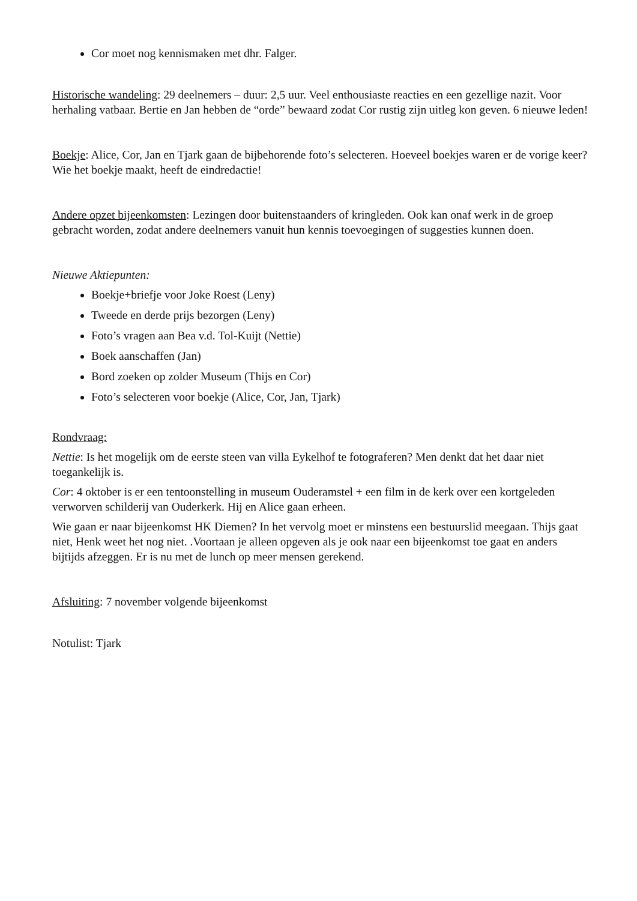Cor moet nog kennismaken met dhr. Falger.
Historische wandeling: 29 deelnemers – duur: 2,5 uur. Veel enthousiaste reacties en een gezellige nazit. Voor herhaling vatbaar. Bertie en Jan hebben de “orde” bewaard zodat Cor rustig zijn uitleg kon geven. 6 nieuwe leden!
Boekje: Alice, Cor, Jan en Tjark gaan de bijbehorende foto’s selecteren. Hoeveel boekjes waren er de vorige keer? Wie het boekje maakt, heeft de eindredactie!
Andere opzet bijeenkomsten: Lezingen door buitenstaanders of kringleden. Ook kan onaf werk in de groep gebracht worden, zodat andere deelnemers vanuit hun kennis toevoegingen of suggesties kunnen doen.
Nieuwe Aktiepunten:
Boekje+briefje voor Joke Roest (Leny)
Tweede en derde prijs bezorgen (Leny)
Foto’s vragen aan Bea v.d. Tol-Kuijt (Nettie)
Boek aanschaffen (Jan)
Bord zoeken op zolder Museum (Thijs en Cor)
Foto’s selecteren voor boekje (Alice, Cor, Jan, Tjark)
Rondvraag:
Nettie: Is het mogelijk om de eerste steen van villa Eykelhof te fotograferen? Men denkt dat het daar niet toegankelijk is.
Cor: 4 oktober is er een tentoonstelling in museum Ouderamstel + een film in de kerk over een kortgeleden verworven schilderij van Ouderkerk. Hij en Alice gaan erheen.
Wie gaan er naar bijeenkomst HK Diemen? In het vervolg moet er minstens een bestuurslid meegaan. Thijs gaat niet, Henk weet het nog niet. .Voortaan je alleen opgeven als je ook naar een bijeenkomst toe gaat en anders bijtijds afzeggen. Er is nu met de lunch op meer mensen gerekend.
Afsluiting: 7 november volgende bijeenkomst
Notulist: Tjark